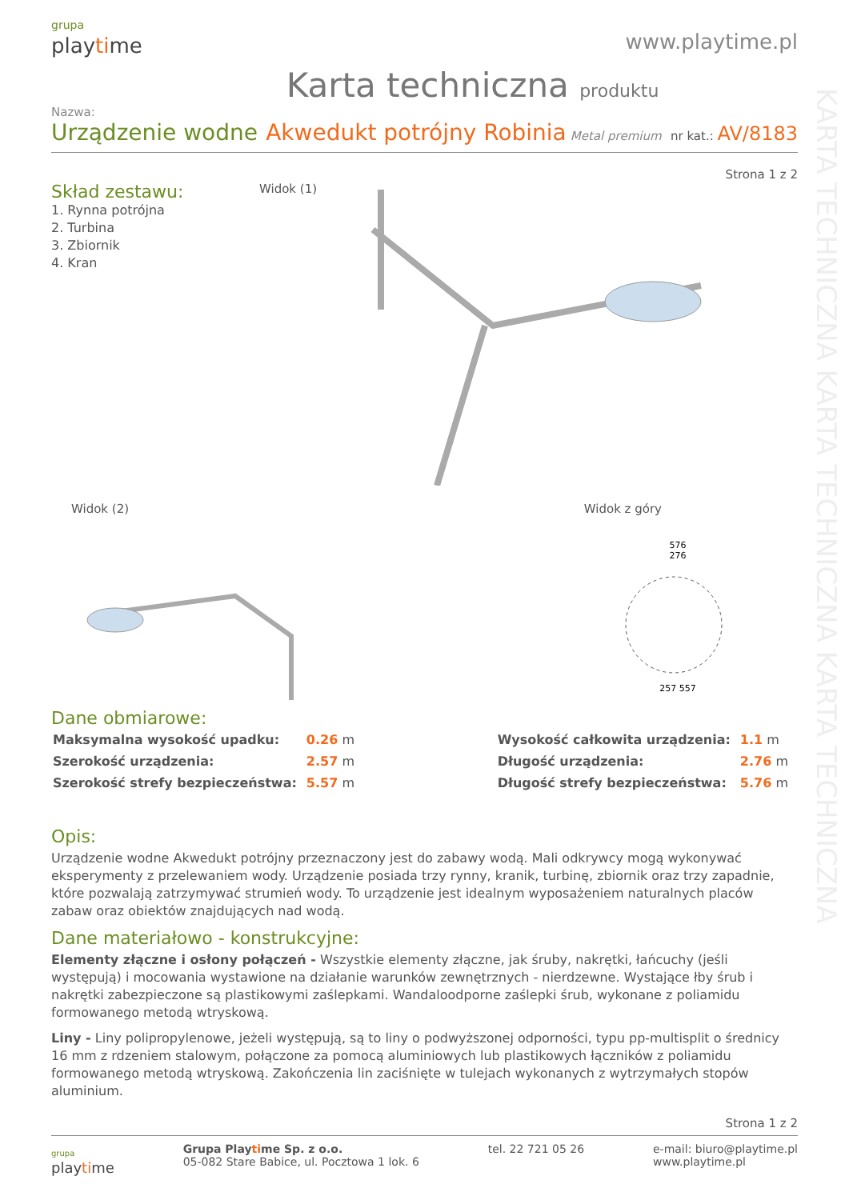KARTA TECHNICZNA KARTA TECHNICZNA KARTA TECHNICZNA
grupa
playtime
www.playtime.pl
Karta techniczna produktu
Nazwa:
Urządzenie wodne Akwedukt potrójny Robinia Metal premium nr kat.: AV/8183
Strona 1 z 2
Skład zestawu:
1. Rynna potrójna
2. Turbina
3. Zbiornik
4. Kran
Widok (1)
Widok (2) Widok z góry
576
276257 557
Dane obmiarowe:
| Maksymalna wysokość upadku: | 0.26 m |
| Szerokość urządzenia: | 2.57 m |
| Szerokość strefy bezpieczeństwa: | 5.57 m |
| Wysokość całkowita urządzenia: | 1.1 m |
| Długość urządzenia: | 2.76 m |
| Długość strefy bezpieczeństwa: | 5.76 m |
Opis:
Urządzenie wodne Akwedukt potrójny przeznaczony jest do zabawy wodą. Mali odkrywcy mogą wykonywać eksperymenty z przelewaniem wody. Urządzenie posiada trzy rynny, kranik, turbinę, zbiornik oraz trzy zapadnie, które pozwalają zatrzymywać strumień wody. To urządzenie jest idealnym wyposażeniem naturalnych placów zabaw oraz obiektów znajdujących nad wodą.
Dane materiałowo - konstrukcyjne:
Elementy złączne i osłony połączeń - Wszystkie elementy złączne, jak śruby, nakrętki, łańcuchy (jeśli występują) i mocowania wystawione na działanie warunków zewnętrznych - nierdzewne. Wystające łby śrub i nakrętki zabezpieczone są plastikowymi zaślepkami. Wandaloodporne zaślepki śrub, wykonane z poliamidu formowanego metodą wtryskową.
Liny - Liny polipropylenowe, jeżeli występują, są to liny o podwyższonej odporności, typu pp-multisplit o średnicy 16 mm z rdzeniem stalowym, połączone za pomocą aluminiowych lub plastikowych łączników z poliamidu formowanego metodą wtryskową. Zakończenia lin zaciśnięte w tulejach wykonanych z wytrzymałych stopów aluminium.
Strona 1 z 2
grupa
playtime
Grupa Playtime Sp. z o.o.
05-082 Stare Babice, ul. Pocztowa 1 lok. 6
tel. 22 721 05 26 e-mail: biuro@playtime.pl
www.playtime.pl